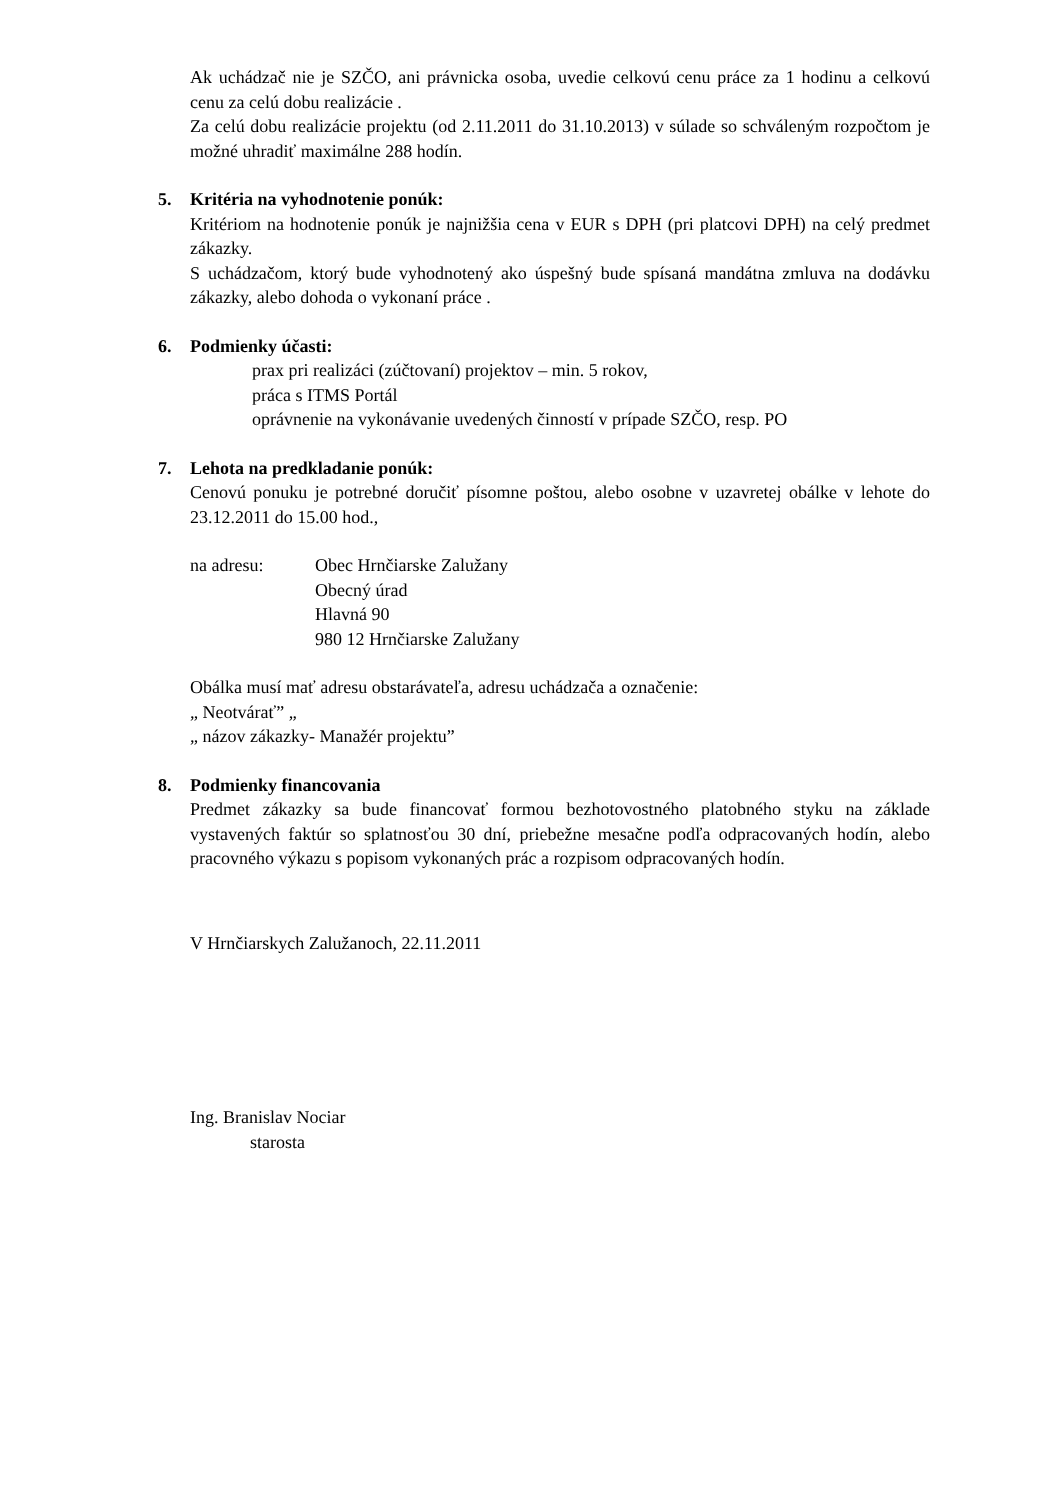Ak uchádzač nie je SZČO, ani právnicka osoba, uvedie celkovú cenu práce za 1 hodinu a celkovú cenu za celú dobu realizácie .
Za celú dobu realizácie projektu (od 2.11.2011 do 31.10.2013) v súlade so schváleným rozpočtom je možné uhradiť maximálne 288 hodín.
5. Kritéria na vyhodnotenie ponúk:
Kritériom na hodnotenie ponúk je najnižšia cena v EUR s DPH (pri platcovi DPH) na celý predmet zákazky.
S uchádzačom, ktorý bude vyhodnotený ako úspešný bude spísaná mandátna zmluva na dodávku zákazky, alebo dohoda o vykonaní práce .
6. Podmienky účasti:
prax pri realizáci (zúčtovaní) projektov – min. 5 rokov,
práca s ITMS Portál
oprávnenie na vykonávanie uvedených činností v prípade SZČO, resp. PO
7. Lehota na predkladanie ponúk:
Cenovú ponuku je potrebné doručiť písomne poštou, alebo osobne v uzavretej obálke v lehote do 23.12.2011 do 15.00 hod.,
na adresu: Obec Hrnčiarske Zalužany
Obecný úrad
Hlavná 90
980 12 Hrnčiarske Zalužany
Obálka musí mať adresu obstarávateľa, adresu uchádzača a označenie:
„ Neotvárať” „
„ názov zákazky- Manažér projektu”
8. Podmienky financovania
Predmet zákazky sa bude financovať formou bezhotovostného platobného styku na základe vystavených faktúr so splatnosťou 30 dní, priebežne mesačne podľa odpracovaných hodín, alebo pracovného výkazu s popisom vykonaných prác a rozpisom odpracovaných hodín.
V Hrnčiarskych Zalužanoch, 22.11.2011
Ing. Branislav Nociar
starosta